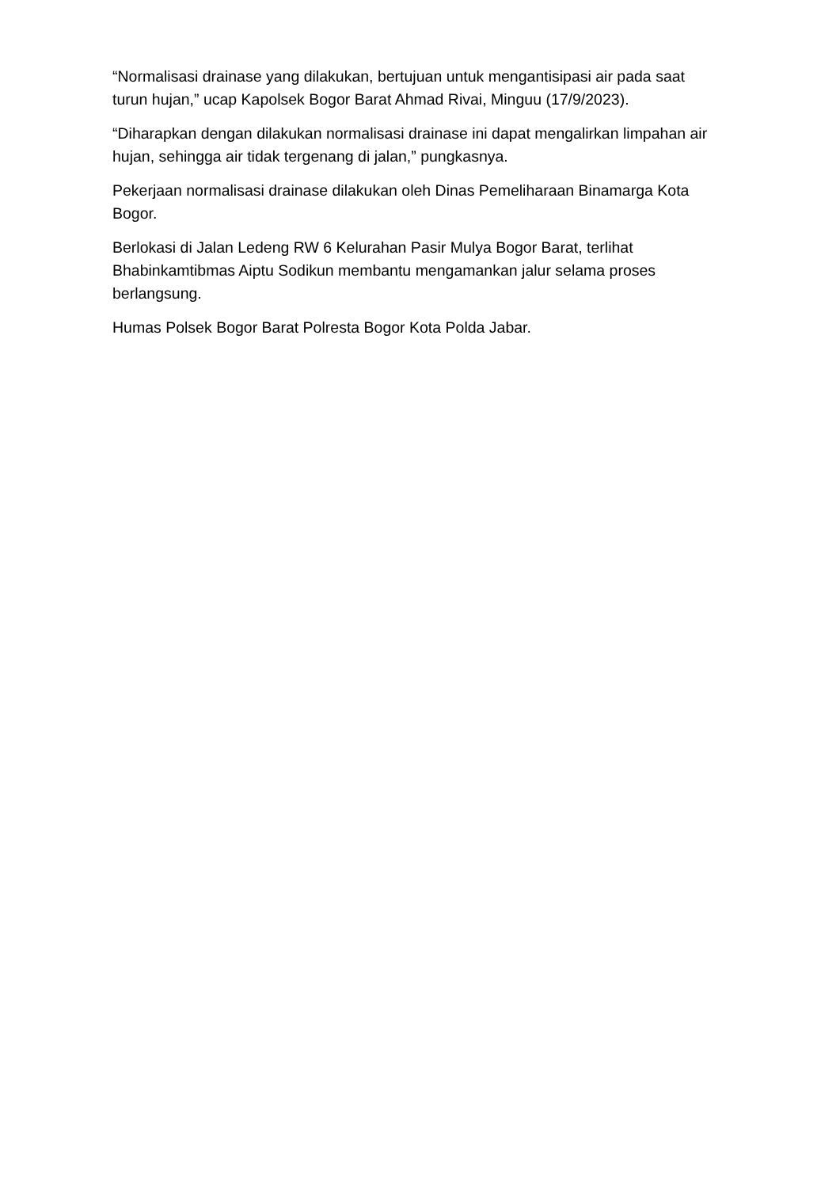“Normalisasi drainase yang dilakukan, bertujuan untuk mengantisipasi air pada saat turun hujan,” ucap Kapolsek Bogor Barat Ahmad Rivai, Minguu (17/9/2023).
“Diharapkan dengan dilakukan normalisasi drainase ini dapat mengalirkan limpahan air hujan, sehingga air tidak tergenang di jalan,” pungkasnya.
Pekerjaan normalisasi drainase dilakukan oleh Dinas Pemeliharaan Binamarga Kota Bogor.
Berlokasi di Jalan Ledeng RW 6 Kelurahan Pasir Mulya Bogor Barat, terlihat Bhabinkamtibmas Aiptu Sodikun membantu mengamankan jalur selama proses berlangsung.
Humas Polsek Bogor Barat Polresta Bogor Kota Polda Jabar.